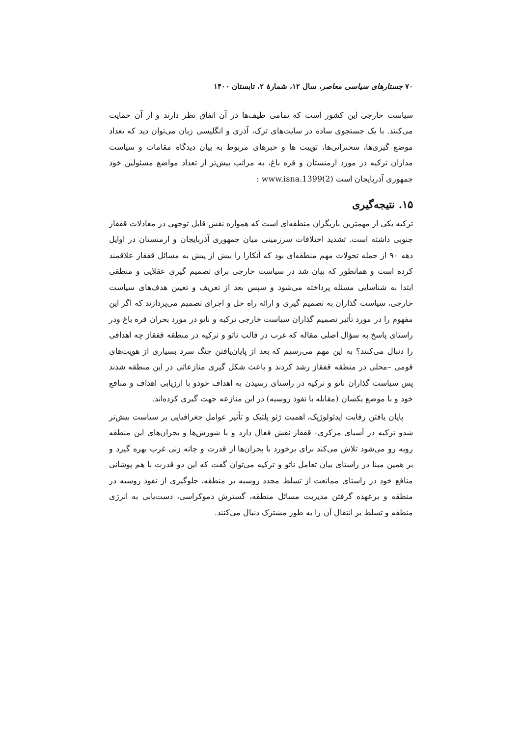۷۰ جستارهای سیاسی معاصر، سال ۱۲، شمارهٔ ۲، تابستان ۱۴۰۰
سیاست خارجی این کشور است که تمامی طیف‌ها در آن اتفاق نظر دارند و از آن حمایت می‌کنند. با یک جستجوی ساده در سایت‌های ترک، آذری و انگلیسی زبان می‌توان دید که تعداد موضع گیری‌ها، سخنرانی‌ها، توییت ها و خبرهای مربوط به بیان دیدگاه مقامات و سیاست مداران ترکیه در مورد ارمنستان و قره باغ، به مراتب بیش‌تر از تعداد مواضع مسئولین خود جمهوری آذربایجان است (www.isna.1399(2 :
۱۵. نتیجه‌گیری
ترکیه یکی از مهمترین بازیگران منطقه‌ای است که همواره نقش قابل توجهی در معادلات قفقاز جنوبی داشته است. تشدید اختلافات سرزمینی میان جمهوری آذربایجان و ارمنستان در اوایل دهه ۹۰ از جمله تحولات مهم منطقه‌ای بود که آنکارا را بیش از پیش به مسائل قفقاز علاقمند کرده است و همانطور که بیان شد در سیاست خارجی برای تصمیم گیری عقلایی و منطقی ابتدا به شناسایی مسئله پرداخته می‌شود و سپس بعد از تعریف و تعیین هدف‌های سیاست خارجی، سیاست گذاران به تصمیم گیری و ارائه راه حل و اجرای تصمیم می‌پردازند که اگر این مفهوم را در مورد تأثیر تصمیم گذاران سیاست خارجی ترکیه و ناتو در مورد بحران قره باغ ودر راستای پاسخ به سؤال اصلی مقاله که غرب در قالب ناتو و ترکیه در منطقه قفقاز چه اهدافی را دنبال می‌کنند؟ به این مهم می‌رسیم که بعد از پایان‌یافتن جنگ سرد بسیاری از هویت‌های قومی –محلی در منطقه قفقاز رشد کردند و باعث شکل گیری منازعاتی در این منطقه شدند پس سیاست گذاران ناتو و ترکیه در راستای رسیدن به اهداف خودو با ارزیابی اهداف و منافع خود و با موضع یکسان (مقابله با نفوذ روسیه) در این منازعه جهت گیری کرده‌اند.
پایان یافتن رقابت ایدئولوژیک، اهمیت ژئو پلتیک و تأثیر عوامل جغرافیایی بر سیاست بیش‌تر شدو ترکیه در آسیای مرکزی- قفقاز نقش فعال دارد و با شورش‌ها و بحران‌های این منطقه روبه رو می‌شود تلاش می‌کند برای برخورد با بحران‌ها از قدرت و چانه زنی غرب بهره گیرد و بر همین مبنا در راستای بیان تعامل ناتو و ترکیه می‌توان گفت که این دو قدرت با هم پوشانی منافع خود در راستای ممانعت از تسلط مجدد روسیه بر منطقه، جلوگیری از نفوذ روسیه در منطقه و برعهده گرفتن مدیریت مسائل منطقه، گسترش دموکراسی، دست‌یابی به انرژی منطقه و تسلط بر انتقال آن را به طور مشترک دنبال می‌کنند.